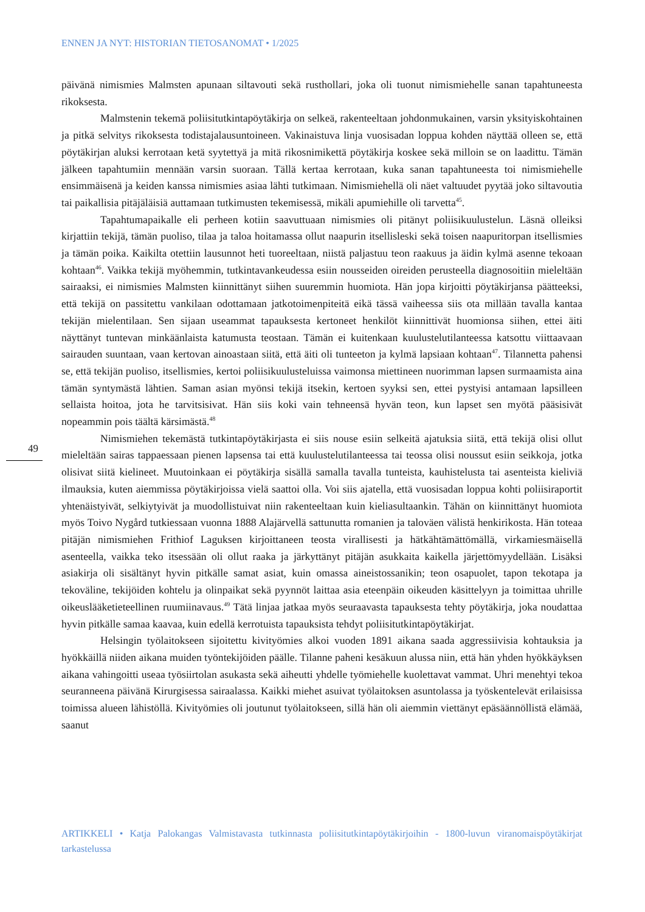ENNEN JA NYT: HISTORIAN TIETOSANOMAT • 1/2025
päivänä nimismies Malmsten apunaan siltavouti sekä rusthollari, joka oli tuonut nimismiehelle sanan tapahtuneesta rikoksesta.
Malmstenin tekemä poliisitutkintapöytäkirja on selkeä, rakenteeltaan johdonmukainen, varsin yksityiskohtainen ja pitkä selvitys rikoksesta todistajalausuntoineen. Vakinaistuva linja vuosisadan loppua kohden näyttää olleen se, että pöytäkirjan aluksi kerrotaan ketä syytettyä ja mitä rikosnimikettä pöytäkirja koskee sekä milloin se on laadittu. Tämän jälkeen tapahtumiin mennään varsin suoraan. Tällä kertaa kerrotaan, kuka sanan tapahtuneesta toi nimismiehelle ensimmäisenä ja keiden kanssa nimismies asiaa lähti tutkimaan. Nimismiehellä oli näet valtuudet pyytää joko siltavoutia tai paikallisia pitäjäläisiä auttamaan tutkimusten tekemisessä, mikäli apumiehille oli tarvetta<sup>45</sup>.
Tapahtumapaikalle eli perheen kotiin saavuttuaan nimismies oli pitänyt poliisikuulustelun. Läsnä olleiksi kirjattiin tekijä, tämän puoliso, tilaa ja taloa hoitamassa ollut naapurin itsellisleski sekä toisen naapuritorpan itsellismies ja tämän poika. Kaikilta otettiin lausunnot heti tuoreeltaan, niistä paljastuu teon raakuus ja äidin kylmä asenne tekoaan kohtaan<sup>46</sup>. Vaikka tekijä myöhemmin, tutkintavankeudessa esiin nousseiden oireiden perusteella diagnosoitiin mieleltään sairaaksi, ei nimismies Malmsten kiinnittänyt siihen suuremmin huomiota. Hän jopa kirjoitti pöytäkirjansa päätteeksi, että tekijä on passitettu vankilaan odottamaan jatkotoimenpiteitä eikä tässä vaiheessa siis ota millään tavalla kantaa tekijän mielentilaan. Sen sijaan useammat tapauksesta kertoneet henkilöt kiinnittivät huomionsa siihen, ettei äiti näyttänyt tuntevan minkäänlaista katumusta teostaan. Tämän ei kuitenkaan kuulustelutilanteessa katsottu viittaavaan sairauden suuntaan, vaan kertovan ainoastaan siitä, että äiti oli tunteeton ja kylmä lapsiaan kohtaan<sup>47</sup>. Tilannetta pahensi se, että tekijän puoliso, itsellismies, kertoi poliisikuulusteluissa vaimonsa miettineen nuorimman lapsen surmaamista aina tämän syntymästä lähtien. Saman asian myönsi tekijä itsekin, kertoen syyksi sen, ettei pystyisi antamaan lapsilleen sellaista hoitoa, jota he tarvitsisivat. Hän siis koki vain tehneensä hyvän teon, kun lapset sen myötä pääsisivät nopeammin pois täältä kärsimästä.<sup>48</sup>
Nimismiehen tekemästä tutkintapöytäkirjasta ei siis nouse esiin selkeitä ajatuksia siitä, että tekijä olisi ollut mieleltään sairas tappaessaan pienen lapsensa tai että kuulustelutilanteessa tai teossa olisi noussut esiin seikkoja, jotka olisivat siitä kielineet. Muutoinkaan ei pöytäkirja sisällä samalla tavalla tunteista, kauhistelusta tai asenteista kieliviä ilmauksia, kuten aiemmissa pöytäkirjoissa vielä saattoi olla. Voi siis ajatella, että vuosisadan loppua kohti poliisiraportit yhtenäistyivät, selkiytyivät ja muodollistuivat niin rakenteeltaan kuin kieliasultaankin. Tähän on kiinnittänyt huomiota myös Toivo Nygård tutkiessaan vuonna 1888 Alajärvellä sattunutta romanien ja taloväen välistä henkirikosta. Hän toteaa pitäjän nimismiehen Frithiof Laguksen kirjoittaneen teosta virallisesti ja hätkähtämättömällä, virkamiesmäisellä asenteella, vaikka teko itsessään oli ollut raaka ja järkyttänyt pitäjän asukkaita kaikella järjettömyydellään. Lisäksi asiakirja oli sisältänyt hyvin pitkälle samat asiat, kuin omassa aineistossanikin; teon osapuolet, tapon tekotapa ja tekoväline, tekijöiden kohtelu ja olinpaikat sekä pyynnöt laittaa asia eteenpäin oikeuden käsittelyyn ja toimittaa uhrille oikeuslääketieteellinen ruumiinavaus.<sup>49</sup> Tätä linjaa jatkaa myös seuraavasta tapauksesta tehty pöytäkirja, joka noudattaa hyvin pitkälle samaa kaavaa, kuin edellä kerrotuista tapauksista tehdyt poliisitutkintapöytäkirjat.
Helsingin työlaitokseen sijoitettu kivityömies alkoi vuoden 1891 aikana saada aggressiivisia kohtauksia ja hyökkäillä niiden aikana muiden työntekijöiden päälle. Tilanne paheni kesäkuun alussa niin, että hän yhden hyökkäyksen aikana vahingoitti useaa työsiirtolan asukasta sekä aiheutti yhdelle työmiehelle kuolettavat vammat. Uhri menehtyi tekoa seuranneena päivänä Kirurgisessa sairaalassa. Kaikki miehet asuivat työlaitoksen asuntolassa ja työskentelevät erilaisissa toimissa alueen lähistöllä. Kivityömies oli joutunut työlaitokseen, sillä hän oli aiemmin viettänyt epäsäännöllistä elämää, saanut
49
ARTIKKELI • Katja Palokangas Valmistavasta tutkinnasta poliisitutkintapöytäkirjoihin - 1800-luvun viranomaispöytäkirjat tarkastelussa